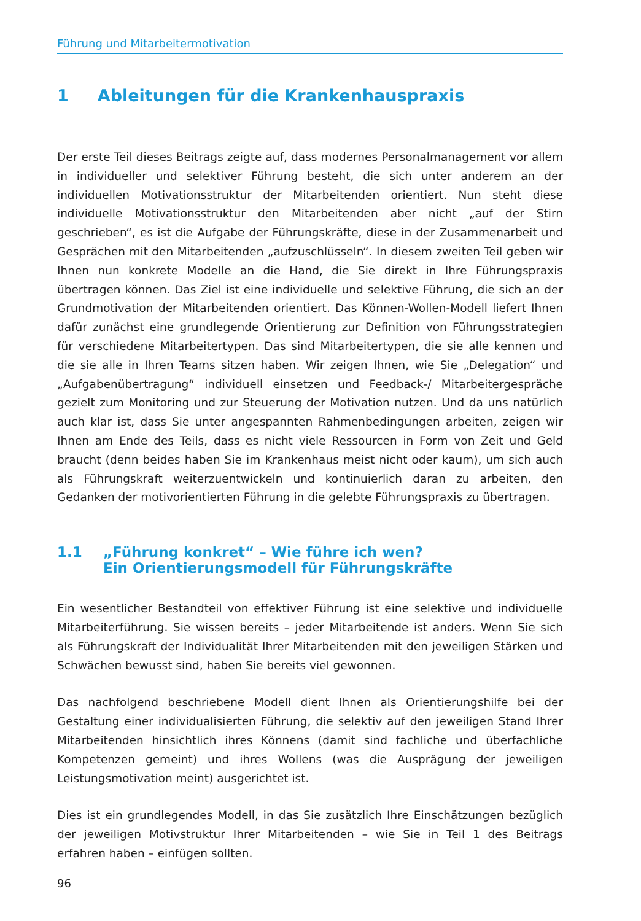Führung und Mitarbeitermotivation
1 Ableitungen für die Krankenhauspraxis
Der erste Teil dieses Beitrags zeigte auf, dass modernes Personalmanagement vor allem in individueller und selektiver Führung besteht, die sich unter anderem an der individuellen Motivationsstruktur der Mitarbeitenden orientiert. Nun steht diese individuelle Motivationsstruktur den Mitarbeitenden aber nicht „auf der Stirn geschrieben“, es ist die Aufgabe der Führungskräfte, diese in der Zusammenarbeit und Gesprächen mit den Mitarbeitenden „aufzuschlüsseln“. In diesem zweiten Teil geben wir Ihnen nun konkrete Modelle an die Hand, die Sie direkt in Ihre Führungspraxis übertragen können. Das Ziel ist eine individuelle und selektive Führung, die sich an der Grundmotivation der Mitarbeitenden orientiert. Das Können-Wollen-Modell liefert Ihnen dafür zunächst eine grundlegende Orientierung zur Definition von Führungsstrategien für verschiedene Mitarbeitertypen. Das sind Mitarbeitertypen, die sie alle kennen und die sie alle in Ihren Teams sitzen haben. Wir zeigen Ihnen, wie Sie „Delegation“ und „Aufgabenübertragung“ individuell einsetzen und Feedback-/ Mitarbeitergespräche gezielt zum Monitoring und zur Steuerung der Motivation nutzen. Und da uns natürlich auch klar ist, dass Sie unter angespannten Rahmenbedingungen arbeiten, zeigen wir Ihnen am Ende des Teils, dass es nicht viele Ressourcen in Form von Zeit und Geld braucht (denn beides haben Sie im Krankenhaus meist nicht oder kaum), um sich auch als Führungskraft weiterzuentwickeln und kontinuierlich daran zu arbeiten, den Gedanken der motivorientierten Führung in die gelebte Führungspraxis zu übertragen.
1.1 „Führung konkret“ – Wie führe ich wen?
Ein Orientierungsmodell für Führungskräfte
Ein wesentlicher Bestandteil von effektiver Führung ist eine selektive und individuelle Mitarbeiterführung. Sie wissen bereits – jeder Mitarbeitende ist anders. Wenn Sie sich als Führungskraft der Individualität Ihrer Mitarbeitenden mit den jeweiligen Stärken und Schwächen bewusst sind, haben Sie bereits viel gewonnen.
Das nachfolgend beschriebene Modell dient Ihnen als Orientierungshilfe bei der Gestaltung einer individualisierten Führung, die selektiv auf den jeweiligen Stand Ihrer Mitarbeitenden hinsichtlich ihres Könnens (damit sind fachliche und überfachliche Kompetenzen gemeint) und ihres Wollens (was die Ausprägung der jeweiligen Leistungsmotivation meint) ausgerichtet ist.
Dies ist ein grundlegendes Modell, in das Sie zusätzlich Ihre Einschätzungen bezüglich der jeweiligen Motivstruktur Ihrer Mitarbeitenden – wie Sie in Teil 1 des Beitrags erfahren haben – einfügen sollten.
96